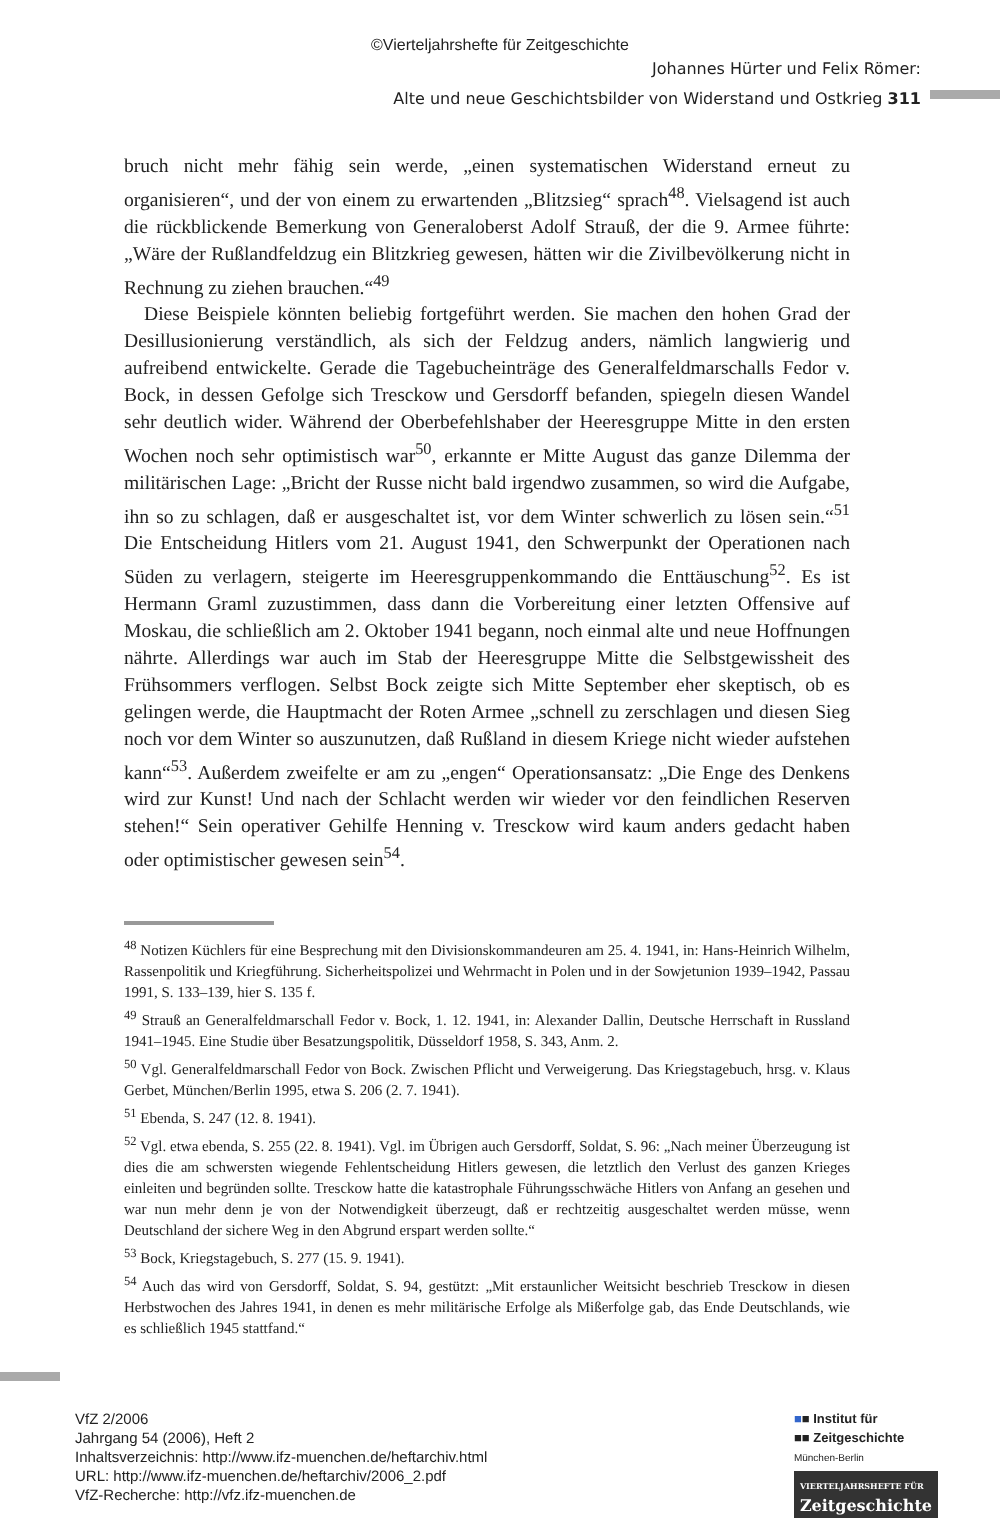©Vierteljahrshefte für Zeitgeschichte
Johannes Hürter und Felix Römer:
Alte und neue Geschichtsbilder von Widerstand und Ostkrieg 311
bruch nicht mehr fähig sein werde, „einen systematischen Widerstand erneut zu organisieren“, und der von einem zu erwartenden „Blitzsieg“ sprach<sup>48</sup>. Vielsagend ist auch die rückblickende Bemerkung von Generaloberst Adolf Strauß, der die 9. Armee führte: „Wäre der Rußlandfeldzug ein Blitzkrieg gewesen, hätten wir die Zivilbevölkerung nicht in Rechnung zu ziehen brauchen.“<sup>49</sup>
Diese Beispiele könnten beliebig fortgeführt werden. Sie machen den hohen Grad der Desillusionierung verständlich, als sich der Feldzug anders, nämlich langwierig und aufreibend entwickelte. Gerade die Tagebucheinträge des Generalfeldmarschalls Fedor v. Bock, in dessen Gefolge sich Tresckow und Gersdorff befanden, spiegeln diesen Wandel sehr deutlich wider. Während der Oberbefehlshaber der Heeresgruppe Mitte in den ersten Wochen noch sehr optimistisch war<sup>50</sup>, erkannte er Mitte August das ganze Dilemma der militärischen Lage: „Bricht der Russe nicht bald irgendwo zusammen, so wird die Aufgabe, ihn so zu schlagen, daß er ausgeschaltet ist, vor dem Winter schwerlich zu lösen sein.“<sup>51</sup> Die Entscheidung Hitlers vom 21. August 1941, den Schwerpunkt der Operationen nach Süden zu verlagern, steigerte im Heeresgruppenkommando die Enttäuschung<sup>52</sup>. Es ist Hermann Graml zuzustimmen, dass dann die Vorbereitung einer letzten Offensive auf Moskau, die schließlich am 2. Oktober 1941 begann, noch einmal alte und neue Hoffnungen nährte. Allerdings war auch im Stab der Heeresgruppe Mitte die Selbstgewissheit des Frühsommers verflogen. Selbst Bock zeigte sich Mitte September eher skeptisch, ob es gelingen werde, die Hauptmacht der Roten Armee „schnell zu zerschlagen und diesen Sieg noch vor dem Winter so auszunutzen, daß Rußland in diesem Kriege nicht wieder aufstehen kann“<sup>53</sup>. Außerdem zweifelte er am zu „engen“ Operationsansatz: „Die Enge des Denkens wird zur Kunst! Und nach der Schlacht werden wir wieder vor den feindlichen Reserven stehen!“ Sein operativer Gehilfe Henning v. Tresckow wird kaum anders gedacht haben oder optimistischer gewesen sein<sup>54</sup>.
<sup>48</sup> Notizen Küchlers für eine Besprechung mit den Divisionskommandeuren am 25. 4. 1941, in: Hans-Heinrich Wilhelm, Rassenpolitik und Kriegführung. Sicherheitspolizei und Wehrmacht in Polen und in der Sowjetunion 1939–1942, Passau 1991, S. 133–139, hier S. 135 f.
<sup>49</sup> Strauß an Generalfeldmarschall Fedor v. Bock, 1. 12. 1941, in: Alexander Dallin, Deutsche Herrschaft in Russland 1941–1945. Eine Studie über Besatzungspolitik, Düsseldorf 1958, S. 343, Anm. 2.
<sup>50</sup> Vgl. Generalfeldmarschall Fedor von Bock. Zwischen Pflicht und Verweigerung. Das Kriegstagebuch, hrsg. v. Klaus Gerbet, München/Berlin 1995, etwa S. 206 (2. 7. 1941).
<sup>51</sup> Ebenda, S. 247 (12. 8. 1941).
<sup>52</sup> Vgl. etwa ebenda, S. 255 (22. 8. 1941). Vgl. im Übrigen auch Gersdorff, Soldat, S. 96: „Nach meiner Überzeugung ist dies die am schwersten wiegende Fehlentscheidung Hitlers gewesen, die letztlich den Verlust des ganzen Krieges einleiten und begründen sollte. Tresckow hatte die katastrophale Führungsschwäche Hitlers von Anfang an gesehen und war nun mehr denn je von der Notwendigkeit überzeugt, daß er rechtzeitig ausgeschaltet werden müsse, wenn Deutschland der sichere Weg in den Abgrund erspart werden sollte.“
<sup>53</sup> Bock, Kriegstagebuch, S. 277 (15. 9. 1941).
<sup>54</sup> Auch das wird von Gersdorff, Soldat, S. 94, gestützt: „Mit erstaunlicher Weitsicht beschrieb Tresckow in diesen Herbstwochen des Jahres 1941, in denen es mehr militärische Erfolge als Mißerfolge gab, das Ende Deutschlands, wie es schließlich 1945 stattfand.“
VfZ 2/2006
Jahrgang 54 (2006), Heft 2
Inhaltsverzeichnis: http://www.ifz-muenchen.de/heftarchiv.html
URL: http://www.ifz-muenchen.de/heftarchiv/2006_2.pdf
VfZ-Recherche: http://vfz.ifz-muenchen.de
■■ Institut für
■■ Zeitgeschichte
München-Berlin
VIERTELJAHRSHEFTE FÜR
Zeitgeschichte